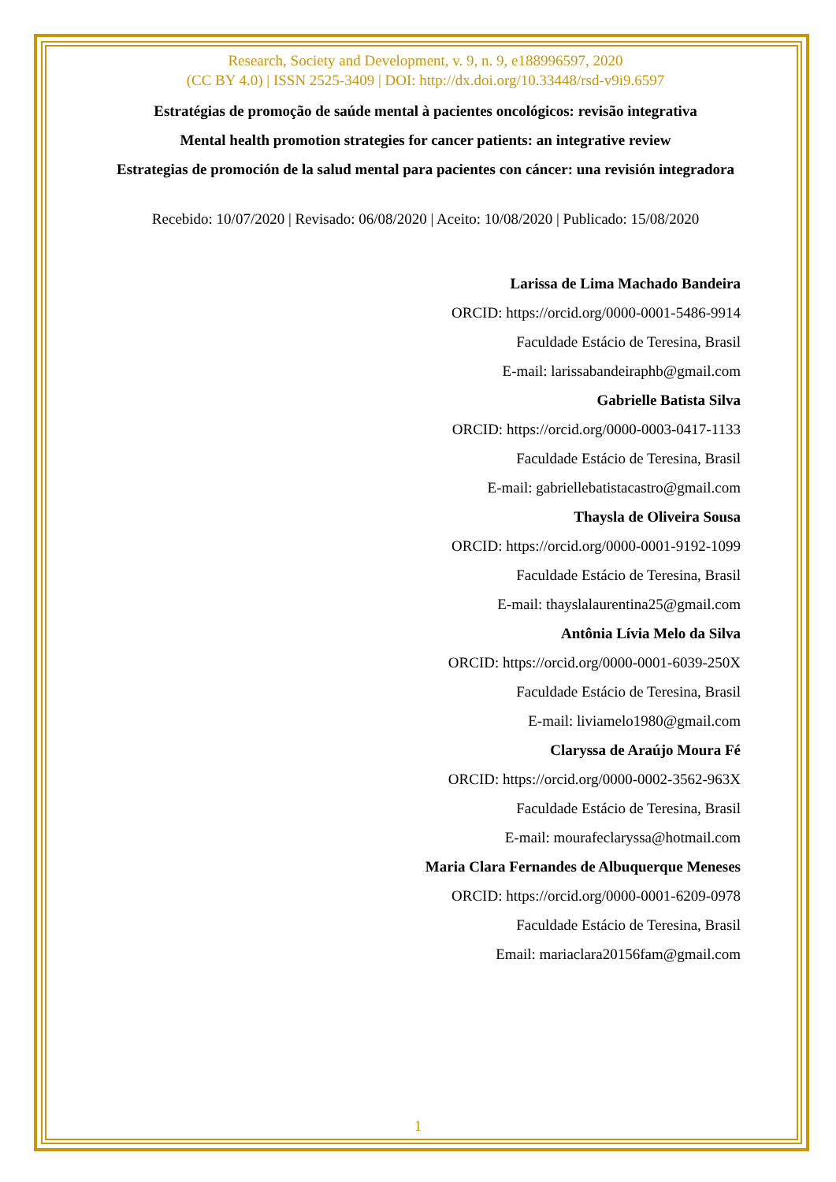Research, Society and Development, v. 9, n. 9, e188996597, 2020
(CC BY 4.0) | ISSN 2525-3409 | DOI: http://dx.doi.org/10.33448/rsd-v9i9.6597
Estratégias de promoção de saúde mental à pacientes oncológicos: revisão integrativa
Mental health promotion strategies for cancer patients: an integrative review
Estrategias de promoción de la salud mental para pacientes con cáncer: una revisión integradora
Recebido: 10/07/2020 | Revisado: 06/08/2020 | Aceito: 10/08/2020 | Publicado: 15/08/2020
Larissa de Lima Machado Bandeira
ORCID: https://orcid.org/0000-0001-5486-9914
Faculdade Estácio de Teresina, Brasil
E-mail: larissabandeiraphb@gmail.com
Gabrielle Batista Silva
ORCID: https://orcid.org/0000-0003-0417-1133
Faculdade Estácio de Teresina, Brasil
E-mail: gabriellebatistacastro@gmail.com
Thaysla de Oliveira Sousa
ORCID: https://orcid.org/0000-0001-9192-1099
Faculdade Estácio de Teresina, Brasil
E-mail: thayslalaurentina25@gmail.com
Antônia Lívia Melo da Silva
ORCID: https://orcid.org/0000-0001-6039-250X
Faculdade Estácio de Teresina, Brasil
E-mail: liviamelo1980@gmail.com
Claryssa de Araújo Moura Fé
ORCID: https://orcid.org/0000-0002-3562-963X
Faculdade Estácio de Teresina, Brasil
E-mail: mourafeclaryssa@hotmail.com
Maria Clara Fernandes de Albuquerque Meneses
ORCID: https://orcid.org/0000-0001-6209-0978
Faculdade Estácio de Teresina, Brasil
Email: mariaclara20156fam@gmail.com
1